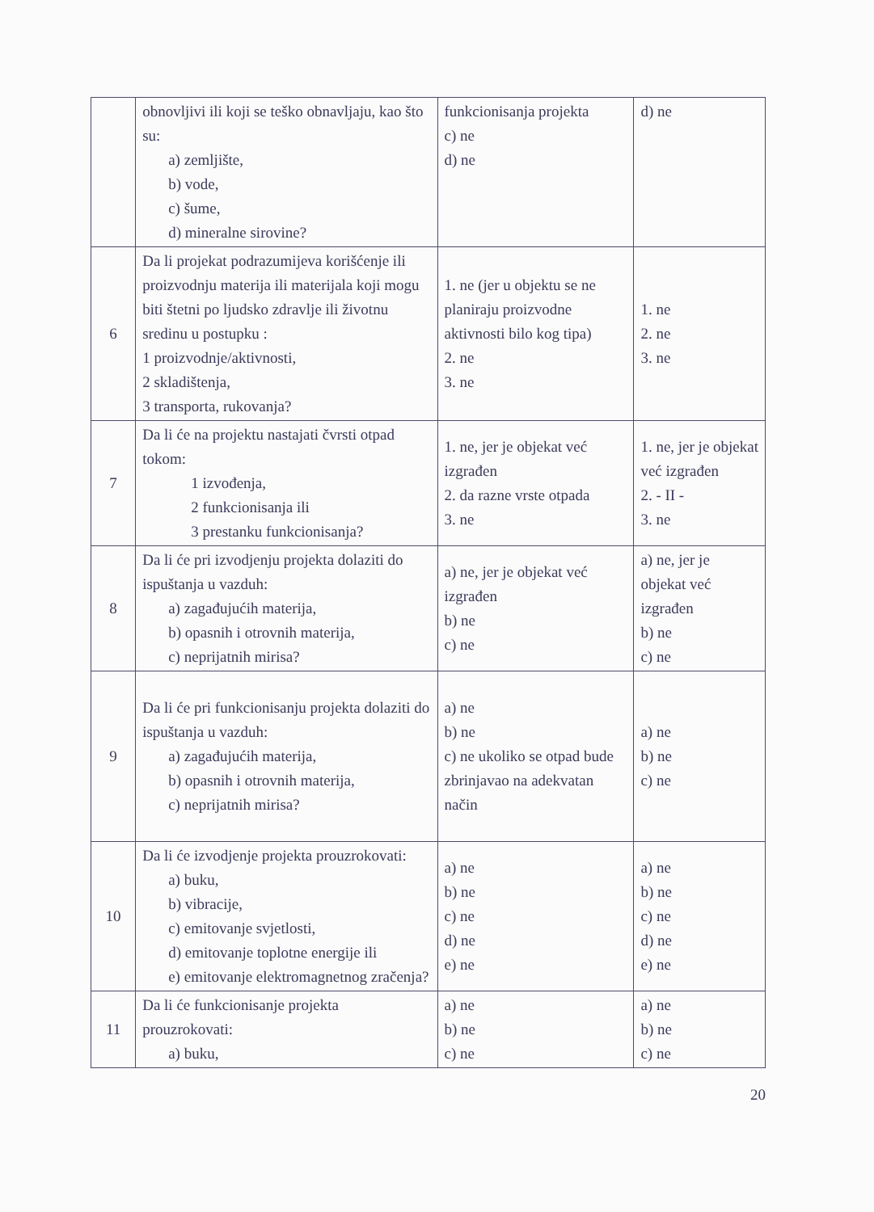| | obnovljivi ili koji se teško obnavljaju, kao što su: a) zemljište, b) vode, c) šume, d) mineralne sirovine? | funkcionisanja projekta c) ne d) ne | d) ne |
| 6 | Da li projekat podrazumijeva korišćenje ili proizvodnju materija ili materijala koji mogu biti štetni po ljudsko zdravlje ili životnu sredinu u postupku : 1 proizvodnje/aktivnosti, 2 skladištenja, 3 transporta, rukovanja? | 1. ne (jer u objektu se ne planiraju proizvodne aktivnosti bilo kog tipa) 2. ne 3. ne | 1. ne 2. ne 3. ne |
| 7 | Da li će na projektu nastajati čvrsti otpad tokom: 1 izvođenja, 2 funkcionisanja ili 3 prestanku funkcionisanja? | 1. ne, jer je objekat već izgrađen 2. da razne vrste otpada 3. ne | 1. ne, jer je objekat već izgrađen 2. - II - 3. ne |
| 8 | Da li će pri izvodjenju projekta dolaziti do ispuštanja u vazduh: a) zagađujućih materija, b) opasnih i otrovnih materija, c) neprijatnih mirisa? | a) ne, jer je objekat već izgrađen b) ne c) ne | a) ne, jer je objekat već izgrađen b) ne c) ne |
| 9 | Da li će pri funkcionisanju projekta dolaziti do ispuštanja u vazduh: a) zagađujućih materija, b) opasnih i otrovnih materija, c) neprijatnih mirisa? | a) ne b) ne c) ne ukoliko se otpad bude zbrinjavao na adekvatan način | a) ne b) ne c) ne |
| 10 | Da li će izvodjenje projekta prouzrokovati: a) buku, b) vibracije, c) emitovanje svjetlosti, d) emitovanje toplotne energije ili e) emitovanje elektromagnetnog zračenja? | a) ne b) ne c) ne d) ne e) ne | a) ne b) ne c) ne d) ne e) ne |
| 11 | Da li će funkcionisanje projekta prouzrokovati: a) buku, | a) ne b) ne c) ne | a) ne b) ne c) ne |
20